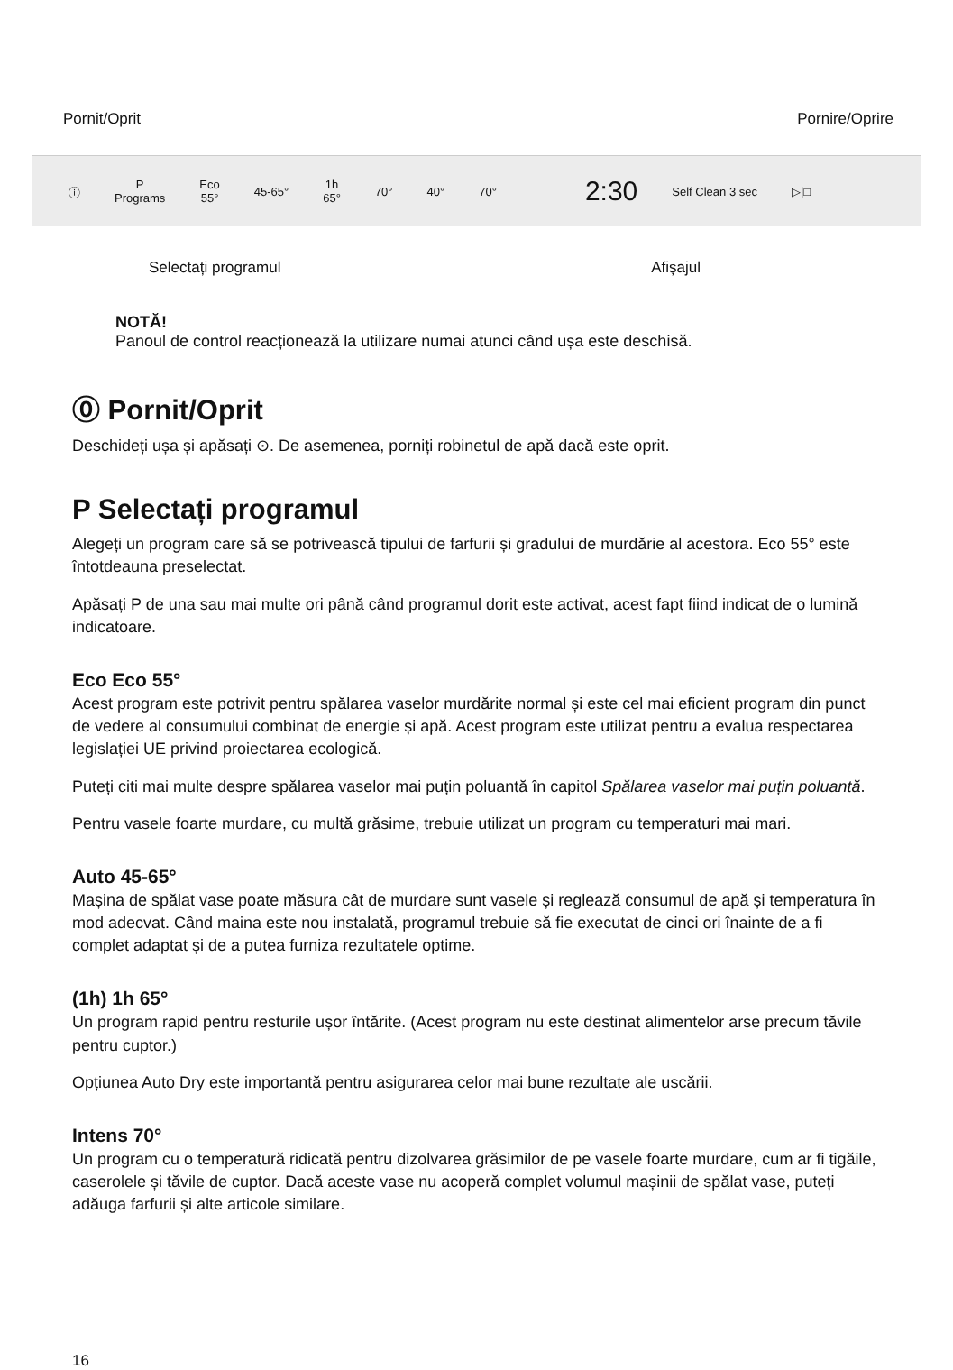Pornit/Oprit Pornire/Oprire
ⓘ P
Programs Eco
55° 45-65° 1h
65° 70° 40° 70° 2:30 Self Clean 3 sec ▷|□
Selectați programul Afișajul
NOTĂ!
Panoul de control reacționează la utilizare numai atunci când ușa este deschisă.
⓪ Pornit/Oprit
Deschideți ușa și apăsați ⊙. De asemenea, porniți robinetul de apă dacă este oprit.
P Selectați programul
Alegeți un program care să se potrivească tipului de farfurii și gradului de murdărie al acestora. Eco 55° este întotdeauna preselectat.
Apăsați P de una sau mai multe ori până când programul dorit este activat, acest fapt fiind indicat de o lumină indicatoare.
Eco Eco 55°
Acest program este potrivit pentru spălarea vaselor murdărite normal și este cel mai eficient program din punct de vedere al consumului combinat de energie și apă. Acest program este utilizat pentru a evalua respectarea legislației UE privind proiectarea ecologică.
Puteți citi mai multe despre spălarea vaselor mai puțin poluantă în capitol Spălarea vaselor mai puțin poluantă.
Pentru vasele foarte murdare, cu multă grăsime, trebuie utilizat un program cu temperaturi mai mari.
Auto 45-65°
Mașina de spălat vase poate măsura cât de murdare sunt vasele și reglează consumul de apă și temperatura în mod adecvat. Când maina este nou instalată, programul trebuie să fie executat de cinci ori înainte de a fi complet adaptat și de a putea furniza rezultatele optime.
(1h) 1h 65°
Un program rapid pentru resturile ușor întărite. (Acest program nu este destinat alimentelor arse precum tăvile pentru cuptor.)
Opțiunea Auto Dry este importantă pentru asigurarea celor mai bune rezultate ale uscării.
Intens 70°
Un program cu o temperatură ridicată pentru dizolvarea grăsimilor de pe vasele foarte murdare, cum ar fi tigăile, caserolele și tăvile de cuptor. Dacă aceste vase nu acoperă complet volumul mașinii de spălat vase, puteți adăuga farfurii și alte articole similare.
16